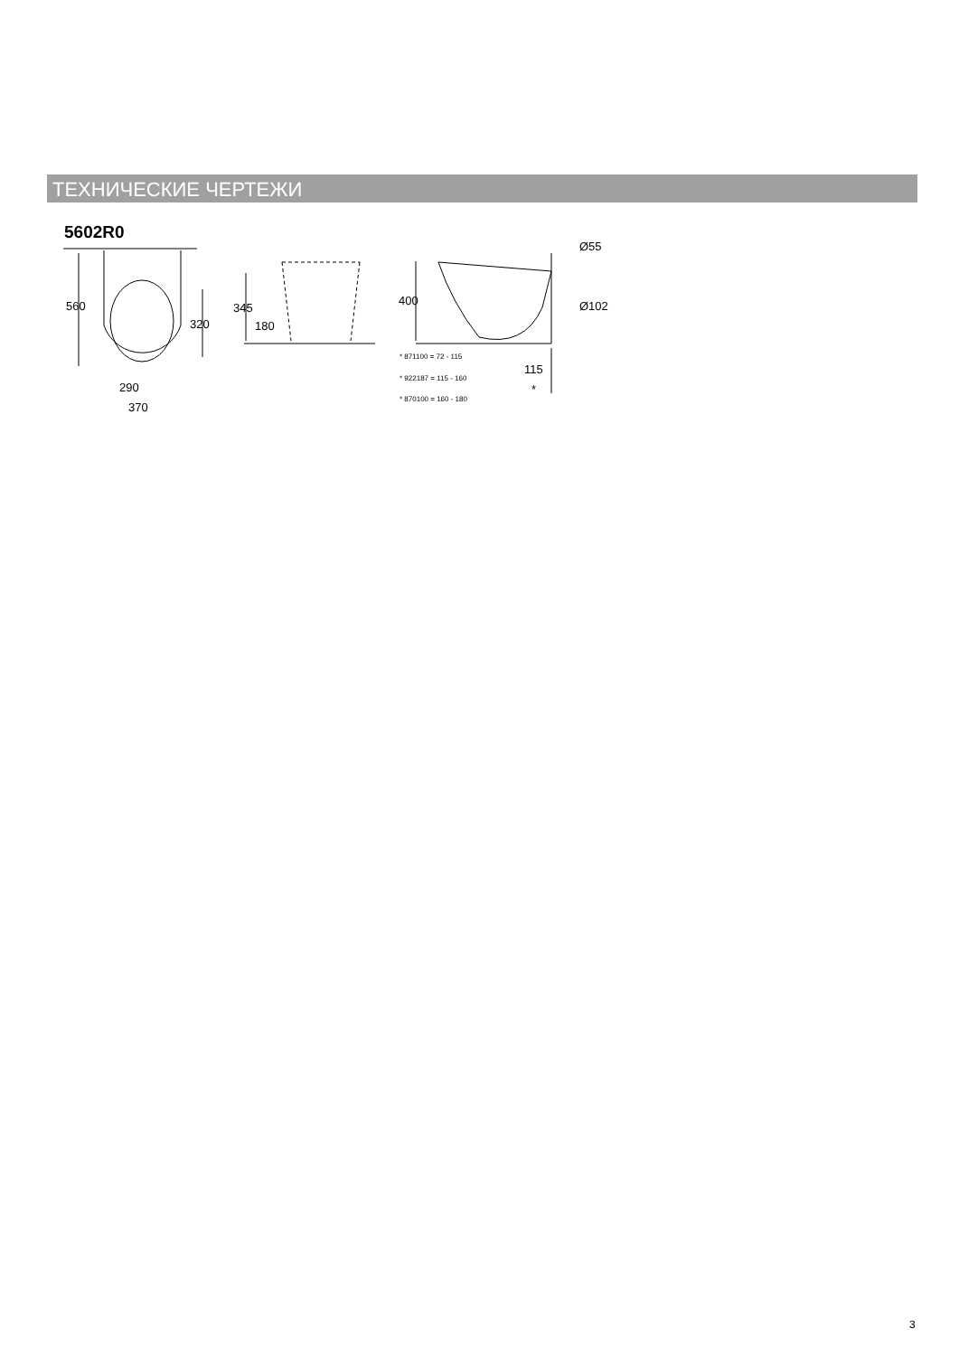ТЕХНИЧЕСКИЕ ЧЕРТЕЖИ
5602R0
560
320
290
370
345
180
400
Ø55
Ø102
115
*
* 871100 = 72 - 115
* 922187 = 115 - 160
* 870100 = 160 - 180
3